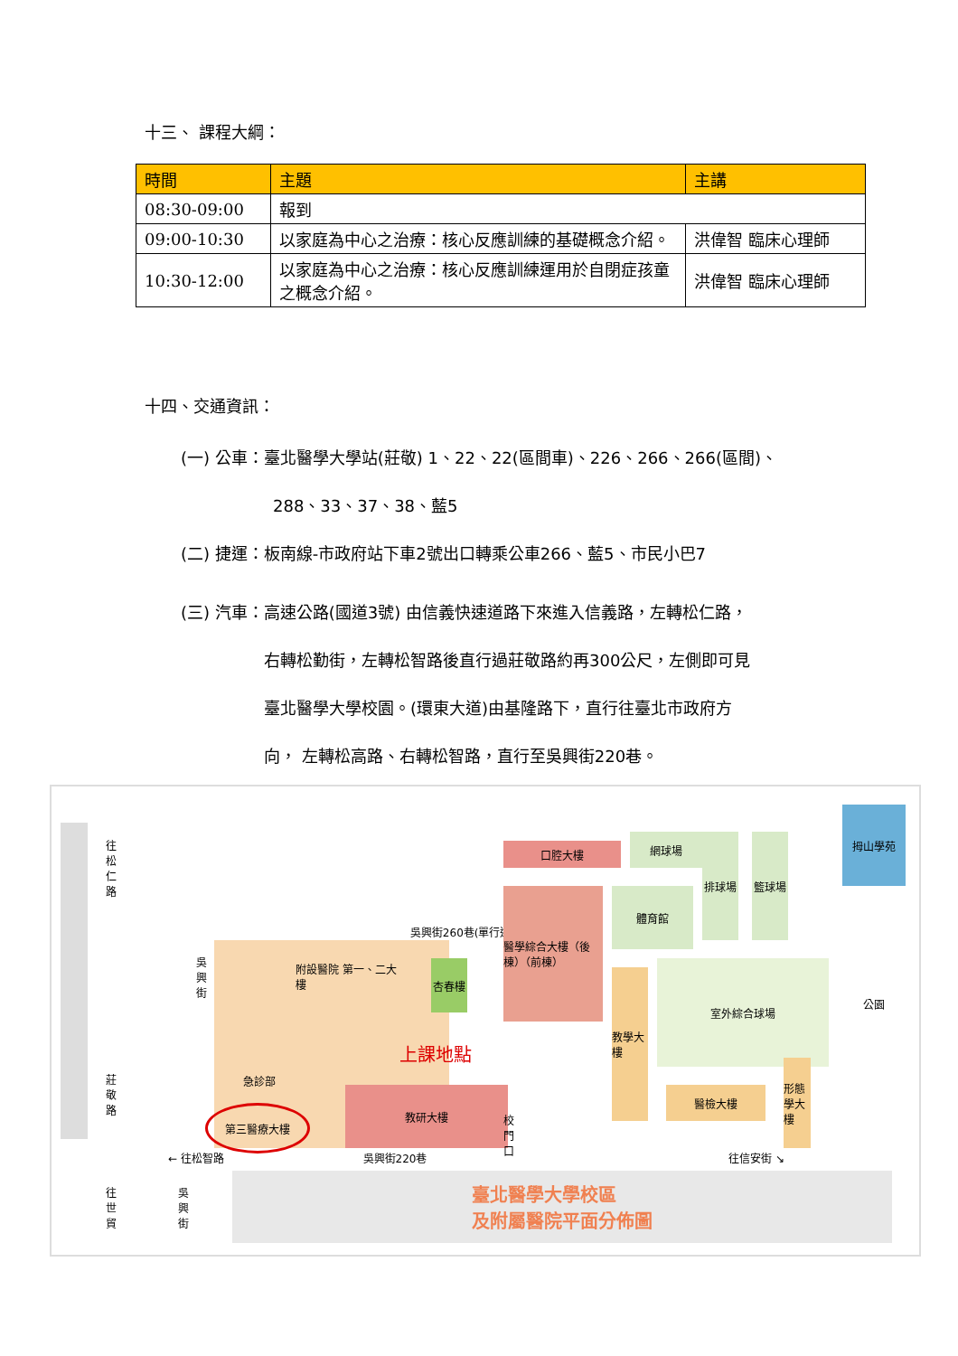十三、 課程大綱：
| 時間 | 主題 | 主講 |
| --- | --- | --- |
| 08:30-09:00 | 報到 | |
| 09:00-10:30 | 以家庭為中心之治療：核心反應訓練的基礎概念介紹。 | 洪偉智 臨床心理師 |
| 10:30-12:00 | 以家庭為中心之治療：核心反應訓練運用於自閉症孩童之概念介紹。 | 洪偉智 臨床心理師 |
十四、交通資訊：
(一) 公車：臺北醫學大學站(莊敬) 1、22、22(區間車)、226、266、266(區間)、
288、33、37、38、藍5
(二) 捷運：板南線-市政府站下車2號出口轉乘公車266、藍5、市民小巴7
(三) 汽車：高速公路(國道3號) 由信義快速道路下來進入信義路，左轉松仁路，
右轉松勤街，左轉松智路後直行過莊敬路約再300公尺，左側即可見
臺北醫學大學校園。(環東大道)由基隆路下，直行往臺北市政府方
向， 左轉松高路、右轉松智路，直行至吳興街220巷。
往松仁路
莊敬路
吳興街
吳興街260巷(單行道)
附設醫院 第一、二大樓
杏春樓
急診部
第三醫療大樓
上課地點
教研大樓
校門口
口腔大樓
網球場 排球場 籃球場
醫學綜合大樓（後棟）（前棟）
體育館
教學大樓
室外綜合球場
醫檢大樓
形態學大樓
拇山學苑
公園
← 往松智路 吳興街220巷 往信安街 ↘
往世貿
吳興街
臺北醫學大學校區
及附屬醫院平面分佈圖